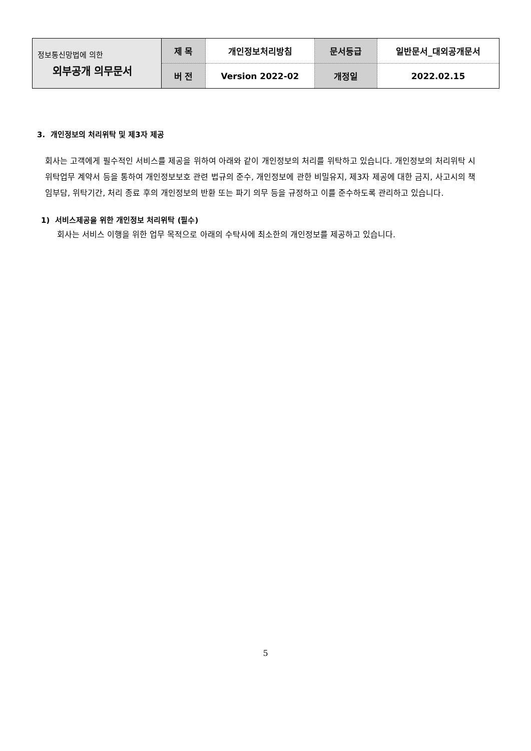| 정보통신망법에 의한 외부공개 의무문서 | 제 목 | 개인정보처리방침 | 문서등급 | 일반문서_대외공개문서 |
| | 버 전 | Version 2022-02 | 개정일 | 2022.02.15 |
3. 개인정보의 처리위탁 및 제3자 제공
회사는 고객에게 필수적인 서비스를 제공을 위하여 아래와 같이 개인정보의 처리를 위탁하고 있습니다. 개인정보의 처리위탁 시 위탁업무 계약서 등을 통하여 개인정보보호 관련 법규의 준수, 개인정보에 관한 비밀유지, 제3자 제공에 대한 금지, 사고시의 책임부담, 위탁기간, 처리 종료 후의 개인정보의 반환 또는 파기 의무 등을 규정하고 이를 준수하도록 관리하고 있습니다.
1) 서비스제공을 위한 개인정보 처리위탁 (필수)
회사는 서비스 이행을 위한 업무 목적으로 아래의 수탁사에 최소한의 개인정보를 제공하고 있습니다.
5